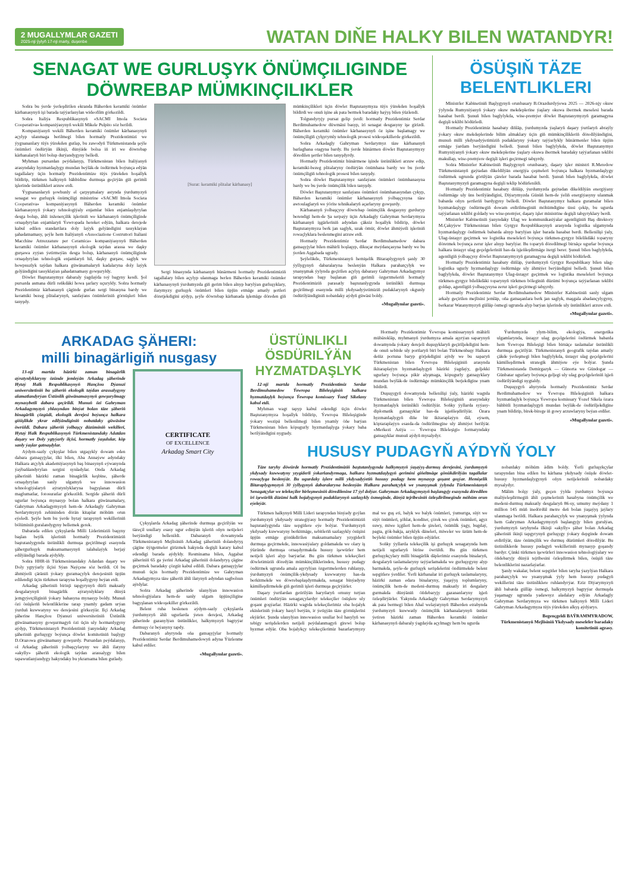2 MUGALLYMLAR GAZETI
2025-nji ýylyň 17-nji marty, duşenbe
WATAN DIŇE HALKY BILEN WATANDYR!
SENAGAT WE GURLUŞYK ÖNÜMÇILIGINDE DÖWREBAP MÜMKINÇILIKLER
Soňra bu ýerde ýerleşdirilen ekranda Bäherden keramiki önümler kärhanasynyň işi barada taýýarlanylan wideofilm görkezildi.
Soňra Italiýa Respublikasynyň «SACMI Imola Societa Cooperativa» kompaniýasynyň wekili Mikele Pulpito söz berildi.
Kompaniýanyň wekili Bäherden keramiki önümler kärhanasynyň açylyp ulanmaga berilmegi bilen hormatly Prezidentimizi we ýygnananlary tüýs ýürekden gutlap, bu zawodyň Türkmenistanda şeýle önümleri öndürýän ilkinji, dünýäde bolsa iň iri we döwrebap kärhanalaryň biri bolup durýandygyny belledi.
Myhman pursatdan peýdalanyp, Türkmenistan bilen Italiýanyň arasyndaky hyzmatdaşlygy mundan beýläk-de ösdürmek boýunça edýän tagallalary üçin hormatly Prezidentimize tüýs ýürekden hoşallyk bildirip, türkmen halkynyň bähbidine durmuşa geçirýän giň gerimli işlerinde üstünlikleri arzuw etdi.
Ýygnananlaryň şowhunly el çarpyşmalary astynda ýurdumyzyň senagat we gurluşyk önümçiligi ministrine «SACMI Imola Societa Cooperativa» kompaniýasynyň Bäherden keramiki önümler kärhanasynyň ýokary tehnologiýaly enjamlar bilen enjamlaşdyrylan desga bolup, ähli inženerçilik işleriniň we kärhananyň önümçiliginde ornaşdyrylan enjamlaryň Ýewropada hereket edýän, halkara derejede kabul edilen standartlara doly laýyk gelýändigini tassyklaýan şahadatnamasy, şeýle hem Italiýanyň «Associazione Costruttori Italiani Macchine Attrezzature per Ceramica» kompaniýasynyň Bäherden keramiki önümler kärhanasynyň ekologik taýdan arassa we daşky gurşawa zyýan ýetirmeýän desga bolup, kärhananyň önümçiliginde ornaşdyrylan tehnologik enjamlaryň hil, daşky gurşaw, saglyk we howpsuzlyk taýdan halkara güwänamalaryň kadalaryna doly laýyk gelýändigini tassyklaýan şahadatnamasy gowşuryldy.
Döwlet Baştutanymyz dabaraly ýagdaýda toý bagyny kesdi. Şol pursatda asmana dürli reňkdäki howa şarlary uçuryldy. Soňra hormatly Prezidentimiz kärhananyň çäginde gurlan sergi binasyna bardy we keramiki bezeg plitalarynyň, sanfaýans önümleriniň görnüşleri bilen tanyşdy.
[Surat: keramiki plitalar kärhanasy]
Sergi binasynda kärhananyň hünärmeni hormatly Prezidentimiziň tagallalary bilen açylyp ulanmaga berlen Bäherden keramiki önümler kärhanasynyň ýurdumyzda giň gerim bilen alnyp barylýan gurluşyklary, ilatymyzy gurluşyk önümleri bilen üpjün etmäge amatly şertleri döretjekdigini aýdyp, şeýle döwrebap kärhanada işlemäge döreden giň mümkinçilikleri üçin döwlet Baştutanymyza tüýs ýürekden hoşallyk bildirdi we onuň işine ak pata bermek baradaky haýyş bilen ýüzlendi.
Tolgundyryjy pursat gelip ýetdi: hormatly Prezidentimiz Serdar Berdimuhamedow düwmäni basyp, iri senagat desgasyny işe girizdi. Bäherden keramiki önümler kärhanasynyň öz işine başlamagy we önümçiligiň çylşyrymly tehnologik prosesi wideoşekillerde görkezildi.
Soňra Arkadagly Gahryman Serdarymyz täze kärhananyň barlaghana otagyna bardy. Bu ýerde hünärmen döwlet Baştutanymyzy döredilen şertler bilen tanyşdyrdy.
Hormatly Prezidentimiz hünärmene işinde üstünlikleri arzuw edip, keramiki-bezeg plitalaryny öndürýän önümhana bardy we bu ýerde önümçiligiň tehnologik prosesi bilen tanyşdy.
Soňra döwlet Baştutanymyz sanfaýans önümleri önümhanasyna bardy we bu ýerde önümçilik bilen tanyşdy.
Döwlet Baştutanymyz sanfaýans önümleri önümhanasyndan çykyp, Bäherden keramiki önümler kärhanasynyň ýolbaşçysyna täze awtoulaglaryň we ýörite tehnikalaryň açarlaryny gowşurdy.
Kärhananyň ýolbaşçysy döwrebap önümçilik desgasyny gurduryp berendigi hem-de Şa serpaýy üçin Arkadagly Gahryman Serdarymyza kärhananyň işgärleriniň adyndan çäksiz hoşallyk bildirip, döwlet Baştutanymyza berk jan saglyk, uzak ömür, döwlet ähmiýetli işleriniň rowaçlyklara beslenmegini arzuw etdi.
Hormatly Prezidentimiz Serdar Berdimuhamedow dabara gatnaşyjylar bilen mähirli hoşlaşyp, dikuçar meýdançasyna bardy we bu ýerden Aşgabada ugrady.
Şeýlelikde, Türkmenistanyň hemişelik Bitaraplygynyň şanly 30 ýyllygynyň dabaralaryna beslenýän Halkara parahatçylyk we ynanyşmak ýylynda geçirilen açylyş dabarasy Gahryman Arkadagymyz tarapyndan başy başlanan giň gerimli özgertmeleriň hormatly Prezidentimiziň parasatly baştutanlygynda üstünlikli durmuşa geçirilmegi esasynda milli ykdysadyýetimiziň pudaklarynyň okgunly ösdürilýändiginiň nobatdaky aýdyň güwäsi boldy.
«Mugallymlar gazeti».
ÖSÜŞIŇ TÄZE BELENTLIKLERI
Ministrler Kabinetiniň Başlygynyň orunbasary B.Orazdurdyýewa 2025 — 2026-njy okuw ýylynda Rumyniýanyň ýokary okuw mekdeplerine ýaşlary okuwa ibermek meselesi barada hasabat berdi. Şunuň bilen baglylykda, wise-premýer döwlet Baştutanymyzyň garamagyna degişli teklibi hödürledi.
Hormatly Prezidentimiz hasabaty diňläp, ýurdumyzda ýaşlaryň daşary ýurtlaryň abraýly ýokary okuw mekdeplerinde bilim almaklary üçin giň mümkinçilikleriň döredilýändigini, munuň milli ykdysadyýetimiziň pudaklaryny ýokary taýýarlykly hünärmenler bilen üpjün etmäge ýardam berýändigini belledi. Şunuň bilen baglylykda, döwlet Baştutanymyz Rumyniýanyň ýokary okuw mekdeplerine ýaşlary okuwa ibermek baradaky taýýarlanan teklibi makullap, wise-premýere degişli işleri geçirmegi tabşyrdy.
Soňra Ministrler Kabinetiniň Başlygynyň orunbasary, daşary işler ministri R.Meredow Türkmenistanyň gaýtadan dikeldilýän energiýa çeşmeleri boýunça halkara hyzmatdaşlygy ösdürmek ugrunda görülýän çäreler barada hasabat berdi. Şunuň bilen baglylykda, döwlet Baştutanymyzyň garamagyna degişli teklip hödürlenildi.
Hormatly Prezidentimiz hasabaty diňläp, ýurdumyzda gaýtadan dikeldilýän energiýany ösdürmäge uly üns berilýändigini, Diýarymyzda Günüň hem-de ýeliň energiýasyny ulanmak babatda oňyn şertleriň bardygyny belledi. Döwlet Baştutanymyz halkara guramalar bilen hyzmatdaşlygy ösdürmegiň dowam etdirilmeginiň möhümdigine ünsi çekip, bu ugurda taýýarlanan teklibi goldady we wise-premýer, daşary işler ministrine degişli tabşyryklary berdi.
Ministrler Kabinetiniň ýanyndaky Ulag we kommunikasiýalar agentliginiň Baş direktory M.Çakyýew Türkmenistan bilen Gyrgyz Respublikasynyň arasynda logistika ulgamynda hyzmatdaşlygy ösdürmek babatda alnyp barylýan işler barada hasabat berdi. Bellenilişi ýaly, Ulag-üstaşyr geçirmek we logistika meseleleri boýunça türkmen-gyrgyz bilelikdäki toparyny döretmek boýunça zerur işler alnyp barylýar. Bu toparyň döredilmegi birnäçe ugurlar boýunça halkara üstaşyr ulag geçelgeleriniň has-da işjeňleşdirmäge itergi berer. Şunuň bilen baglylykda, agentligiň ýolbaşçysy döwlet Baştutanymyzyň garamagyna degişli teklibi hödürledi.
Hormatly Prezidentimiz hasabaty diňläp, ýurdumyzyň Gyrgyz Respublikasy bilen ulag-logistika ugurly hyzmatdaşlygy ösdürmäge uly ähmiýet berýändigini belledi. Şunuň bilen baglylykda, döwlet Baştutanymyz Ulag-üstaşyr geçirmek we logistika meseleleri boýunça türkmen-gyrgyz bilelikdäki toparynyň türkmen bölegi­niň düzümi boýunça taýýarlanan teklibi goldap, agentligiň ýolbaşçysyna zerur işleri geçirmegi tabşyrdy.
Hormatly Prezidentimiz Serdar Berdimuhamedow Ministrler Kabinetiniň sanly ulgam arkaly geçirilen mejlisini jemläp, oňa gatnaşanlara berk jan saglyk, maşgala abadançylygyny, berkarar Watanymyzyň gülläp ösmegi ugrunda alyp barýan işlerinde uly üstünlikleri arzuw etdi.
«Mugallymlar gazeti».
ARKADAG ŞÄHERI:
milli binagärligiň nusgasy
13-nji martda häzirki zaman binagärlik aýratynlyklaryny özünde jemleýän Arkadag şäherinde Hytaý Halk Respublikasynyň Hançžou Dýanszi uniwersitetiniň bu şäheriň ekologik taýdan arassalygyny alamatlandyrýan Üstünlik güwänamasynyň gowşurylmagy mynasybetli dabara geçirildi. Munuň özi Gahryman Arkadagymyzyň yhlasyndan binýat bolan täze şäheriň binagärlik çözgüdi, ekologik derejesi boýunça halkara giňişlikde ykrar edilýändiginiň nobatdaky güwäsine öwrüldi. Dabara şäheriň ýolbaşçy düzüminiň wekilleri, Hytaý Halk Respublikasynyň Türkmenistandaky Adatdan daşary we Doly ygtyýarly ilçisi, hormatly ýaşulular, köp sanly ýaşlar gatnaşdylar.
Aýdym-sazly çykyşlar bilen utgaşykly dowam eden dabara gatnaşyjylar, ilki bilen, Aba Annaýew adyndaky Halkara atçylyk akademiýasynyň baş binasynyň eýwanynda ýaýbaňlandyrylan sergini synladylar. Onda Arkadag şäheriniň häzirki zaman binagärlik keşbine, şäherde ornaşdyrylan sanly ulgamyň we innowasion tehnologiýalaryň aýratynlyklaryna bagyşlanan dürli maglumatlar, fotosuratlar görkezildi. Sergide şäheriň dürli ugurlar boýunça mynasyp bolan halkara güwänamalary, Gahryman Arkadagymyzyň hem-de Arkadagly Gahryman Serdarymyzyň zehininden dörän kitaplar möhüm orun eýeledi. Şeýle hem bu ýerde hytaý tarapynyň wekilleriniň bölüminiň guralandygyny bellemek gerek.
Dabarada edilen çykyşlarda Milli Liderimiziň başyny başlan beýik işleriniň hormatly Prezidentimiziň baştutanlygynda üstünlikli durmuşa geçirilmegi esasynda şähergurluşyk maksatnamasynyň talabalaýyk berjaý edilýändigi barada aýdyldy.
Soňra HHR-iň Türkmenistandaky Adatdan daşary we Doly ygtyýarly ilçisi Sýan Naýçene söz berildi. Ol bu ähmiýetli çäräniň ýokary guramaçylyk derejesiniň üpjün edilendigi üçin türkmen tarapyna hoşallygyny beýan etdi.
Arkadag şäheriniň birinji tapgyrynyň dürli maksatly desgalarynyň binagärlik aýratynlyklary dünýä jemgyýetçiliginiň ýokary bahasyna mynasyp boldy. Munuň özi ösüşleriň belentliklerine tarap ynamly gadam urýan ýurduň kuwwatyny we derejesini görkezýär. Ilçi Arkadag şäherine Hançžou Dýanszi uniwersitetiniň Üstünlik güwänamasyny gowşurmagyň özi üçin uly hormatdygyny aýdyp, Türkmenistanyň Prezidentiniň ýanyndaky Arkadag şäheriniň gurluşygy boýunça döwlet komitetiniň başlygy D.Orazowa güwänamany gowşurdy. Pursatdan peýdalanyp, ol Arkadag şäheriniň ýolbaşçylaryny we ähli ilatyny «akylly» şäheriň ekologik taýdan arassalygy bilen tapawutlanýandygy hakyndaky bu ykrarnama bilen gutlady.
CERTIFICATE
OF EXCELLENCE
Arkadag Smart City
Çykyşlarda Arkadag şäherinde durmuşa geçirilýän we täzeçil usullary esasy ugur edinýän işleriň oňyn netijeleri berýändigi bellenildi. Dabaranyň dowamynda Türkmenistanyň Mejlisiniň Arkadag şäheriniň dolandyryş çägine üýtgetmeler girizmek hakynda degişli karary kabul edendigi barada aýdyldy. Resminama bilen, Aşgabat şäheriniň 65 ga ýerini Arkadag şäheriniň dolandyryş çägine geçirmek baradaky çözgüt kabul edildi. Dabara gatnaşyjylar munuň üçin hormatly Prezidentimize we Gahryman Arkadagymyza täze şäheriň ähli ilatynyň adyndan sagbolsun aýtdylar.
Soňra Arkadag şäherinde ulanylýan innowasion tehnologiýalara hem-de sanly ulgam üpjünçiligine bagyşlanan wideoşekiller görkezildi.
Belent ruha beslenen aýdym-sazly çykyşlarda ýurdumyzyň ähli ugurlarda ýeten derejesi, Arkadag şäherinde gazanylýan üstünlikler, halkymyzyň bagtyýar durmuşy öz beýanyny tapdy.
Dabaranyň ahyrynda oňa gatnaşyjylar hormatly Prezidentimiz Serdar Berdimuhamedowyň adyna Ýüzlenme kabul etdiler.
«Mugallymlar gazeti».
ÜSTÜNLIKLI ÖSDÜRILÝÄN HYZMATDAŞLYK
12-nji martda hormatly Prezidentimiz Serdar Berdimuhamedow Ýewropa Bileleşiginiň halkara hyzmatdaşlyk boýunça Ýewropa komissary Ýozef Sikelany kabul etdi.
Myhman wagt tapyp kabul edendigi üçin döwlet Baştutanymyza hoşallyk bildirip, Ýewropa Bileleşiginde ýokary wezipä bellenilmegi bilen ynamly öňe barýan Türkmenistan bilen köpugurly hyzmatdaşlyga ýokary baha berilýändigini nygtady.
Hormatly Prezidentimiz Ýewropa komissarynyň mähirli mübärekläp, myhmanyň ýurdumyza amala aşyrýan saparynyň dowamynda ýokary derejeli duşuşyklaryň geçiriljekdigini hem-de onuň sebitde uly portlaryň biri bolan Türkmenbaşy Halkara deňiz portuna baryp görjekdigini aýtdy we bu saparyň Türkmenistan bilen Ýewropa Bileleşiginiň arasynda ikitaraplaýyn hyzmatdaşlygyň häzirki ýagdaýy, geljekki ugurlary boýunça pikir alyşmaga, köpugurly gatnaşyklary mundan beýläk-de ösdürmäge mümkinçilik berjekdigine ynam bildirdi.
Duşuşygyň dowamynda bellenilişi ýaly, häzirki wagtda Türkmenistan bilen Ýewropa Bileleşiginiň arasyndaky hyzmatdaşlyk üstünlikli ösdürilýär. Soňky ýyllarda syýasy-diplomatik gatnaşyklar has-da işjeňleşdirilýär. Özara hyzmatdaşlygyň diňe bir ikitaraplaýyn däl, eýsem, köptaraplaýyn esasda-da ösdürilmegine uly ähmiýet berilýär. «Merkezi Aziýa — Ýewropa Bileleşigi» formatyndaky gatnaşyklar munuň aýdyň mysalydyr.
Ýurdumyzda ylym-bilim, ekologiýa, energetika ulgamlarynda, üstaşyr ulag geçelgelerini ösdürmek babatda hem Ýewropa Bileleşigi bilen birnäçe taslamalar üstünlikli durmuşa geçirilýär. Türkmenistanyň geografik taýdan amatly çäkde ýerleşmegi bilen baglylykda, üstaşyr ulag geçelgelerini kämilleşdirmek strategik ähmiýete eýe bolýar. Şunda Türkmenistanda Demirgazyk — Günorta we Gündogar — Günbatar ugurlary boýunça geljegi uly ulag geçelgeleriniň işjeň ösdürilýändigi nygtaldy.
Duşuşygyň ahyrynda hormatly Prezidentimiz Serdar Berdimuhamedow we Ýewropa Bileleşiginiň halkara hyzmatdaşlyk boýunça Ýewropa komissary Ýozef Sikela özara bähbitli hyzmatdaşlygyň mundan beýläk-de ösdüriljekdigine ynam bildirip, birek-birege iň gowy arzuwlaryny beýan etdiler.
«Mugallymlar gazeti».
HUSUSY PUDAGYŇ AÝDYŇ ÝOLY
Täze taryhy döwürde hormatly Prezidentimiziň baştutanlygynda halkymyzyň ýaşaýyş-durmuş derejesini, ýurdumyzyň ykdysady kuwwatyny yzygiderli ýokarlandyrmaga, halkara hyzmatdaşlygyň gerimini giňeltmäge gönükdirilýän tagallalar rowaçlyga beslenýär. Bu ugurdaky işlere milli ykdysadyýetiň hususy pudagy hem mynasyp goşant goşýar. Hemişelik Bitaraplygymyzyň 30 ýyllygynyň dabaralaryna beslenýän Halkara parahatçylyk we ynanyşmak ýylynda Türkmenistanyň Senagatçylar we telekeçiler birleşmesiniň döredilenine 17 ýyl dolýar. Gahryman Arkadagymyzyň başlangyjy esasynda döredilen iri işewürlik düzümi halk hojalygynyň pudaklarynyň sazlaşykly ösmeginde, dünýä tejribesiniň özleşdirilmeginde möhüm orun eýeleýär.
Türkmen halkynyň Milli Lideri tarapyndan binýady goýlan ýurdumyzyň ykdysady strategiýasy hormatly Prezidentimiziň baştutanlygynda täze sepgitlere eýe bolýar. Ýurdumyzyň ykdysady kuwwatyny berkitmäge, sebitleriň sazlaşykly ösüşini üpjün etmäge gönükdirilen maksatnamalary yzygiderli durmuşa geçirmekde, innowasiýalary goldamakda we olary iş ýüzünde durmuşa ornaşdyrmakda hususy işewürler hem netijeli işleri alyp barýarlar. Bu gün türkmen telekeçileri döwletimiziň döredýän mümkinçiliklerinden, hususy pudagy ösdürmek ugrunda amala aşyrylýan özgertmelerden ruhlanyp, ýurdumyzyň önümçilik-ykdysady kuwwatyny has-da berkitmekde we döwrebaplaşdyrmakda, senagat binýadyny kämilleşdirmekde giň gerimli işleri durmuşa geçirýärler.
Daşary ýurtlardan getirilýän harytlaryň ornuny tutýan önümleri öndürýän senagatçylardyr telekeçiler ösüşlere uly goşant goşýarlar. Häzirki wagtda telekeçilerimiz oba hojalyk ekinleriniň ýokary hasyl berýän, ir ýetişýän täze görnüşlerini ekýärler. Şunda ulanylýan innowasion usullar bol hasylyň we tebigy serişdelerden netijeli peýdalanmagyň girewi bolup hyzmat edýär. Oba hojalykçy telekeçilerimiz bazarlarymyzy mal we guş eti, balyk we balyk önümleri, ýumurtga, süýt we süýt önümleri, şöhlat, konditer, çörek we çörek önümleri, agyz suwy, miwe içgileri hem-de şireleri, ösümlik ýagy, bugdaý, pagta, gök-bakja, azyklyk däneleri, miweler we üzüm hem-de beýleki önümler bilen üpjün edýärler.
Soňky ýyllarda telekeçilik işi gurluşyk senagatynda hem netijeli ugurlaryň birine öwrüldi. Bu gün türkmen gurluşykçylary milli binagärlik däplerimiz esasynda binalaryň, desgalaryň taslamalaryny taýýarlamakda we gurluşygyny alyp barmakda, şeýle-de gurluşyk serişdelerini öndürmekde belent sepgitlere ýetdiler. Ýerli kärhanalar iri gurluşyk taslamalaryny, häzirki zaman edara binalaryny, ýaşaýyş toplumlaryny, önümçilik hem-de medeni-durmuş maksatly iri desgalary gurmakda dünýäniň öňdebaryjy gazananlaryny işjeň özleşdirýärler. Ýakynda Arkadagly Gahryman Serdarymyzyň ak pata bermegi bilen Ahal welaýatynyň Bäherden etrabynda ýurdumyzyň kuwwatly önümçilik kärhanalarynyň üstüni ýetiren häzirki zaman Bäherden keramiki önümler kärhanasynyň dabaraly ýagdaýda açylmagy hem bu ugurda
nobatdaky möhüm ädim boldy. Ýerli gurluşykçylar tarapyndan bina edilen bu kärhana ykdysady ösüşde döwlet-hususy hyzmatdaşlygynyň oňyn netijeleriniň nobatdaky mysalydyr.
Mälim bolşy ýaly, geçen ýylda ýurdumyz boýunça maliýeleşdirmegiň ähli çeşmeleriniň hasabyna önümçilik we medeni-durmuş maksatly desgalaryň 86-sy, umumy meýdany 1 million 145 müň inedördül metre deň bolan ýaşaýyş jaýlary ulanmaga berildi. Halkara parahatçylyk we ynanyşmak ýylynda hem Gahryman Arkadagymyzyň başlangyjy bilen gurulýan, ýurdumyzyň taryhynda ilkinji «akylly» şäher bolan Arkadag şäheriniň ikinji tapgyrynyň gurluşygy ýokary depginde dowam etdirilýär, täze önümçilik we durmuş düzümleri döredilýär. Bu üstünliklerde hususy pudagyň wekilleriniň mynasyp goşandy bardyr. Çünki türkmen işewürleri innowasion tehnologiýalary we öňdebaryjy dünýä tejribesini özleşdirmek bilen, ösüşiň täze belentliklerini nazarlaýarlar.
Şanly wakalar, belent sepgitler bilen taryha ýazylýan Halkara parahatçylyk we ynanyşmak ýyly hem hususy pudagyň wekillerini täze üstünliklere ruhlandyrýar. Eziz Diýarymyzyň ähli babatda gülläp ösmegi, halkymyzyň bagtyýar durmuşda ýaşamagy ugrunda yadawsyz aladalary edýän Arkadagly Gahryman Serdarymyza we türkmen halkynyň Milli Lideri Gahryman Arkadagymyza tüýs ýürekden alkyş aýdýarys.
Begençgeldi BAÝRAMMYRADOW,
Türkmenistanyň Mejlisiniň Ykdysady meseleler baradaky komitetiniň agzasy.